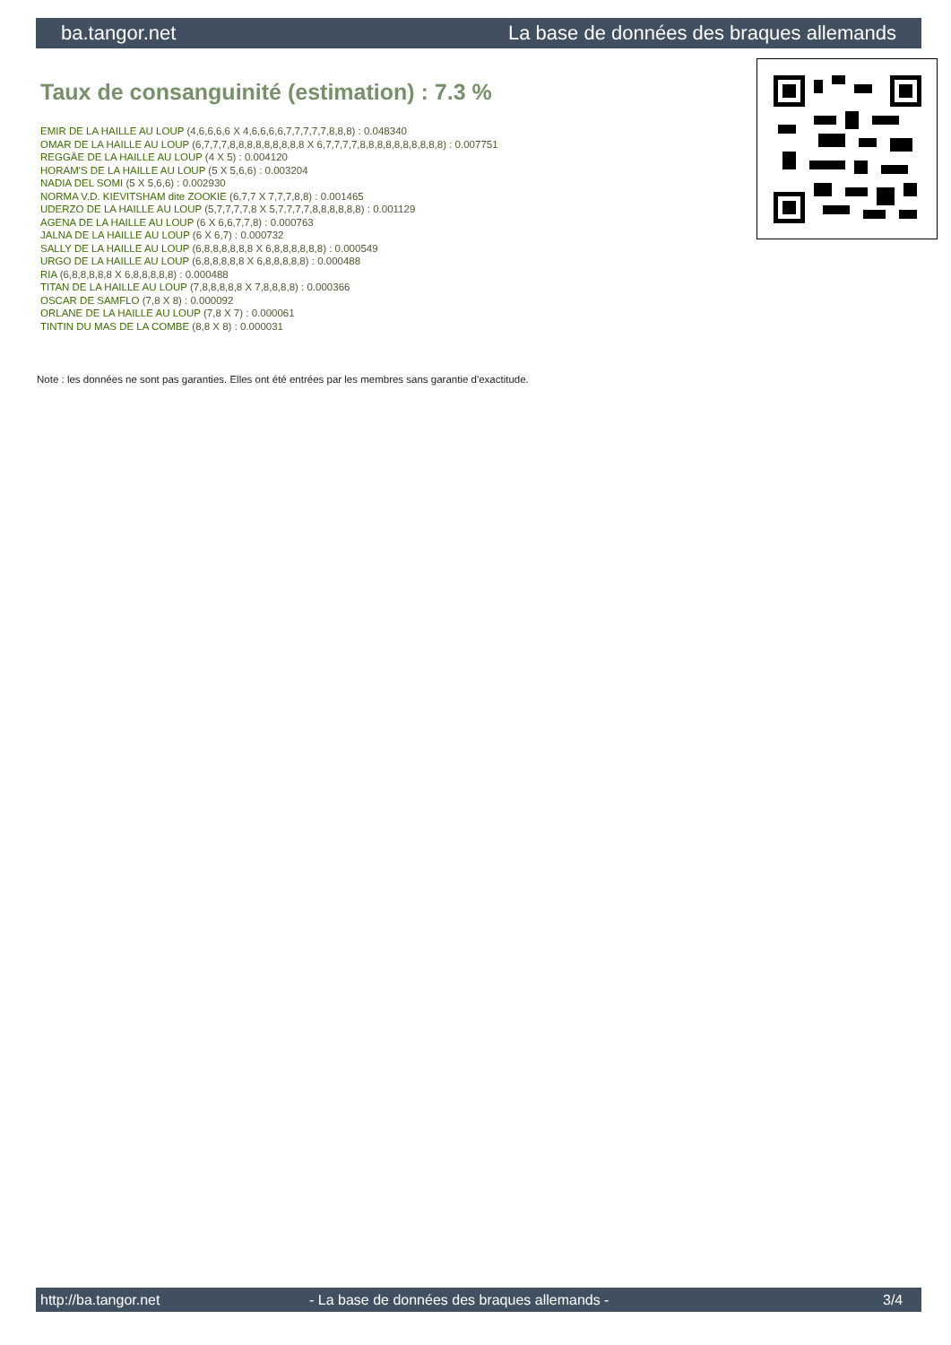ba.tangor.net La base de données des braques allemands
Taux de consanguinité (estimation) : 7.3 %
EMIR DE LA HAILLE AU LOUP (4,6,6,6,6 X 4,6,6,6,6,7,7,7,7,7,8,8,8) : 0.048340
OMAR DE LA HAILLE AU LOUP (6,7,7,7,8,8,8,8,8,8,8,8,8 X 6,7,7,7,7,8,8,8,8,8,8,8,8,8,8) : 0.007751
REGGÄE DE LA HAILLE AU LOUP (4 X 5) : 0.004120
HORAM'S DE LA HAILLE AU LOUP (5 X 5,6,6) : 0.003204
NADIA DEL SOMI (5 X 5,6,6) : 0.002930
NORMA V.D. KIEVITSHAM dite ZOOKIE (6,7,7 X 7,7,7,8,8) : 0.001465
UDERZO DE LA HAILLE AU LOUP (5,7,7,7,7,8 X 5,7,7,7,7,8,8,8,8,8,8) : 0.001129
AGENA DE LA HAILLE AU LOUP (6 X 6,6,7,7,8) : 0.000763
JALNA DE LA HAILLE AU LOUP (6 X 6,7) : 0.000732
SALLY DE LA HAILLE AU LOUP (6,8,8,8,8,8,8 X 6,8,8,8,8,8,8) : 0.000549
URGO DE LA HAILLE AU LOUP (6,8,8,8,8,8 X 6,8,8,8,8,8) : 0.000488
RIA (6,8,8,8,8,8 X 6,8,8,8,8,8) : 0.000488
TITAN DE LA HAILLE AU LOUP (7,8,8,8,8,8 X 7,8,8,8,8) : 0.000366
OSCAR DE SAMFLO (7,8 X 8) : 0.000092
ORLANE DE LA HAILLE AU LOUP (7,8 X 7) : 0.000061
TINTIN DU MAS DE LA COMBE (8,8 X 8) : 0.000031
Note : les données ne sont pas garanties. Elles ont été entrées par les membres sans garantie d'exactitude.
http://ba.tangor.net - La base de données des braques allemands - 3/4